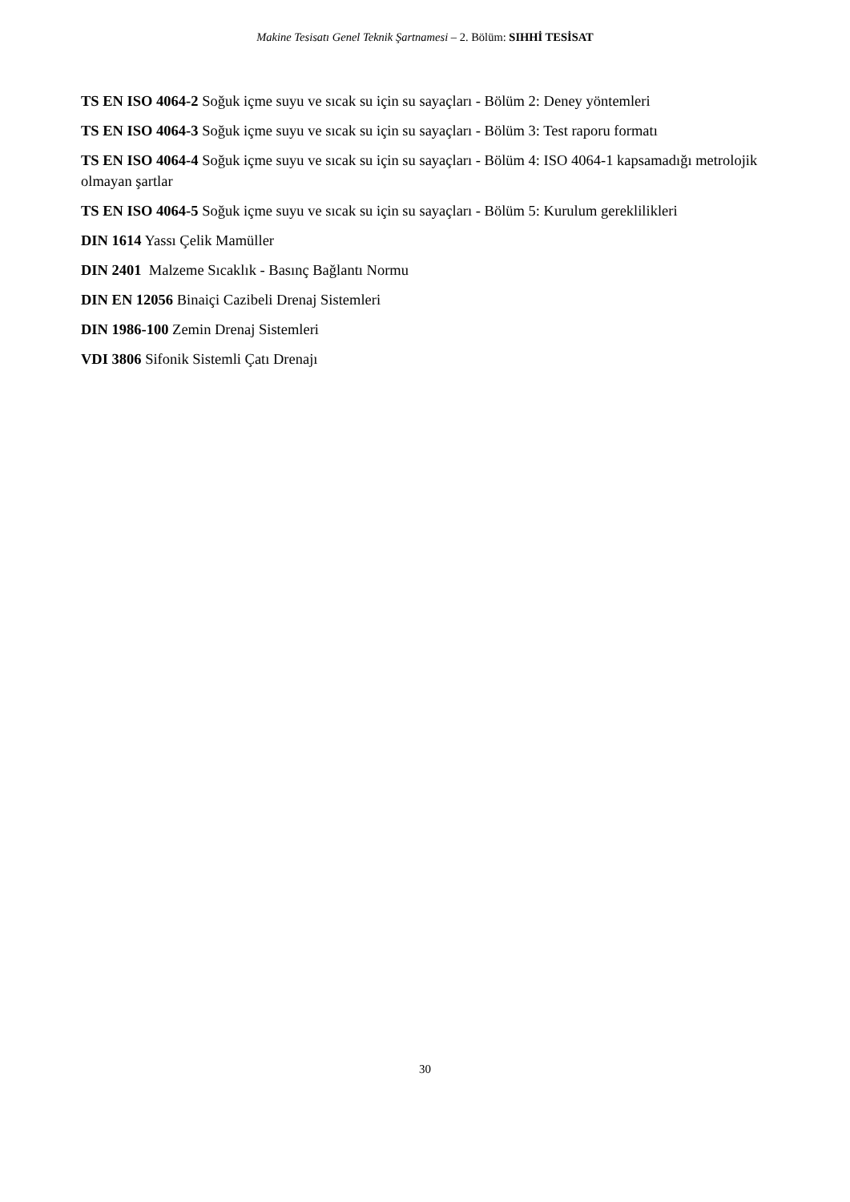Makine Tesisatı Genel Teknik Şartnamesi – 2. Bölüm: SIHHİ TESİSAT
TS EN ISO 4064-2 Soğuk içme suyu ve sıcak su için su sayaçları - Bölüm 2: Deney yöntemleri
TS EN ISO 4064-3 Soğuk içme suyu ve sıcak su için su sayaçları - Bölüm 3: Test raporu formatı
TS EN ISO 4064-4 Soğuk içme suyu ve sıcak su için su sayaçları - Bölüm 4: ISO 4064-1 kapsamadığı metrolojik olmayan şartlar
TS EN ISO 4064-5 Soğuk içme suyu ve sıcak su için su sayaçları - Bölüm 5: Kurulum gereklilikleri
DIN 1614 Yassı Çelik Mamüller
DIN 2401 Malzeme Sıcaklık - Basınç Bağlantı Normu
DIN EN 12056 Binaiçi Cazibeli Drenaj Sistemleri
DIN 1986-100 Zemin Drenaj Sistemleri
VDI 3806 Sifonik Sistemli Çatı Drenajı
30